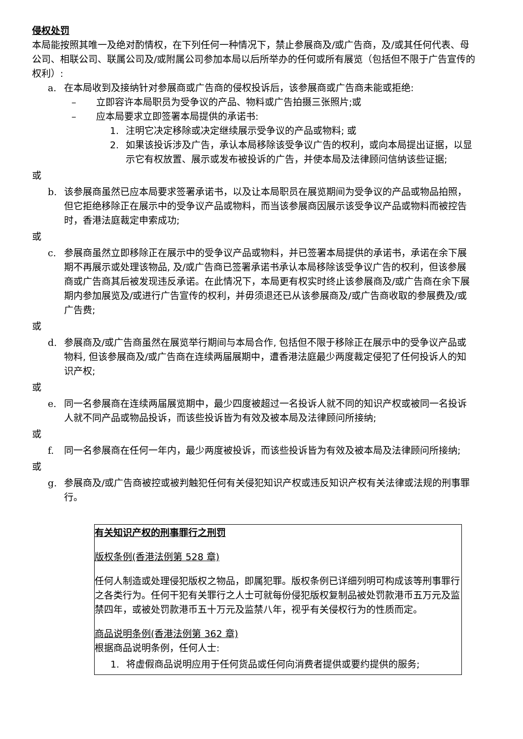侵权处罚
本局能按照其唯一及绝对酌情权，在下列任何一种情况下，禁止参展商及/或广告商，及/或其任何代表、母公司、相联公司、联属公司及/或附属公司参加本局以后所举办的任何或所有展览（包括但不限于广告宣传的权利）:
a. 在本局收到及接纳针对参展商或广告商的侵权投诉后，该参展商或广告商未能或拒绝:
– 立即容许本局职员为受争议的产品、物料或广告拍摄三张照片;或
– 应本局要求立即签署本局提供的承诺书:
1. 注明它决定移除或决定继续展示受争议的产品或物料; 或
2. 如果该投诉涉及广告，承认本局移除该受争议广告的权利，或向本局提出证据，以显示它有权放置、展示或发布被投诉的广告，并使本局及法律顾问信纳该些证据;
或
b. 该参展商虽然已应本局要求签署承诺书，以及让本局职员在展览期间为受争议的产品或物品拍照，但它拒绝移除正在展示中的受争议产品或物料，而当该参展商因展示该受争议产品或物料而被控告时，香港法庭裁定申索成功;
或
c. 参展商虽然立即移除正在展示中的受争议产品或物料，并已签署本局提供的承诺书，承诺在余下展期不再展示或处理该物品, 及/或广告商已签署承诺书承认本局移除该受争议广告的权利，但该参展商或广告商其后被发现违反承诺。在此情况下，本局更有权实时终止该参展商及/或广告商在余下展期内参加展览及/或进行广告宣传的权利，并毋须退还已从该参展商及/或广告商收取的参展费及/或广告费;
或
d. 参展商及/或广告商虽然在展览举行期间与本局合作, 包括但不限于移除正在展示中的受争议产品或物料, 但该参展商及/或广告商在连续两届展期中，遭香港法庭最少两度裁定侵犯了任何投诉人的知识产权;
或
e. 同一名参展商在连续两届展览期中，最少四度被超过一名投诉人就不同的知识产权或被同一名投诉人就不同产品或物品投诉，而该些投诉皆为有效及被本局及法律顾问所接纳;
或
f. 同一名参展商在任何一年内，最少两度被投诉，而该些投诉皆为有效及被本局及法律顾问所接纳;
或
g. 参展商及/或广告商被控或被判触犯任何有关侵犯知识产权或违反知识产权有关法律或法规的刑事罪行。
有关知识产权的刑事罪行之刑罚
版权条例(香港法例第 528 章)
任何人制造或处理侵犯版权之物品，即属犯罪。版权条例已详细列明可构成该等刑事罪行之各类行为。任何干犯有关罪行之人士可就每份侵犯版权复制品被处罚款港币五万元及监禁四年，或被处罚款港币五十万元及监禁八年，视乎有关侵权行为的性质而定。
商品说明条例(香港法例第 362 章)
根据商品说明条例，任何人士:
1. 将虚假商品说明应用于任何货品或任何向消费者提供或要约提供的服务;